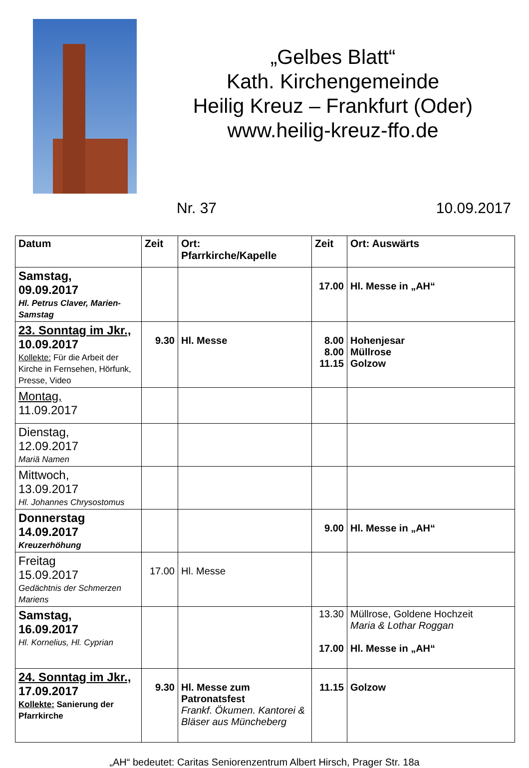„Gelbes Blatt“
Kath. Kirchengemeinde
Heilig Kreuz – Frankfurt (Oder)
www.heilig-kreuz-ffo.de
Nr. 37 10.09.2017
| Datum | Zeit | Ort: Pfarrkirche/Kapelle | Zeit | Ort: Auswärts |
| --- | --- | --- | --- | --- |
| Samstag, 09.09.2017 Hl. Petrus Claver, Marien-Samstag | | | 17.00 | Hl. Messe in „AH“ |
| 23. Sonntag im Jkr., 10.09.2017 Kollekte: Für die Arbeit der Kirche in Fernsehen, Hörfunk, Presse, Video | 9.30 | Hl. Messe | 8.00 8.00 11.15 | Hohenjesar Müllrose Golzow |
| Montag, 11.09.2017 | | | | |
| Dienstag, 12.09.2017 Mariä Namen | | | | |
| Mittwoch, 13.09.2017 Hl. Johannes Chrysostomus | | | | |
| Donnerstag 14.09.2017 Kreuzerhöhung | | | 9.00 | Hl. Messe in „AH“ |
| Freitag 15.09.2017 Gedächtnis der Schmerzen Mariens | 17.00 | Hl. Messe | | |
| Samstag, 16.09.2017 Hl. Kornelius, Hl. Cyprian | | | 13.30 17.00 | Müllrose, Goldene Hochzeit Maria & Lothar Roggan Hl. Messe in „AH“ |
| 24. Sonntag im Jkr., 17.09.2017 Kollekte: Sanierung der Pfarrkirche | 9.30 | Hl. Messe zum Patronatsfest Frankf. Ökumen. Kantorei & Bläser aus Müncheberg | 11.15 | Golzow |
„AH“ bedeutet: Caritas Seniorenzentrum Albert Hirsch, Prager Str. 18a